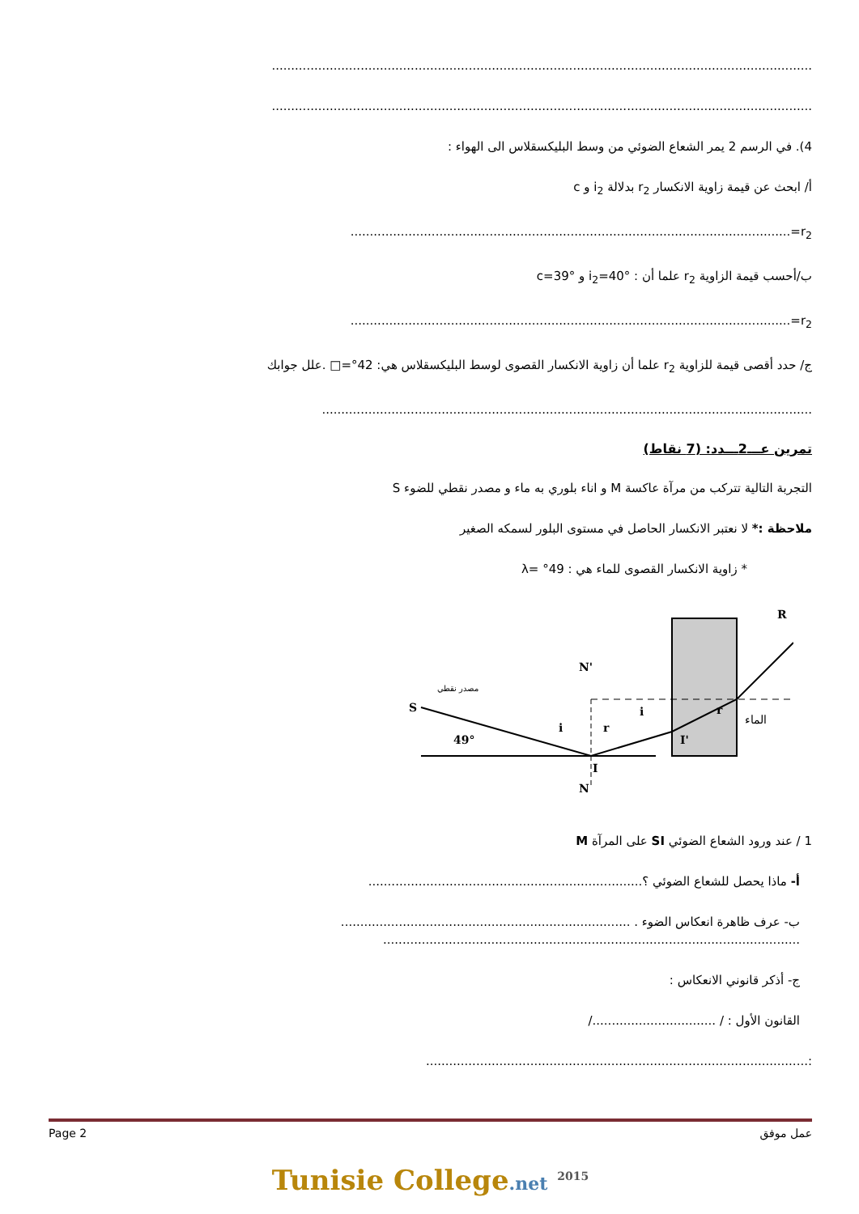............................................................................................................................................
............................................................................................................................................
4). في الرسم 2 يمر الشعاع الضوئي من وسط البليكسقلاس الى الهواء :
أ/ ابحث عن قيمة زاوية الانكسار r<sub>2</sub> بدلالة i<sub>2</sub> و c
r<sub>2</sub>=..................................................................................................................
ب/أحسب قيمة الزاوية r<sub>2</sub> علما أن : i<sub>2</sub>=40° و c=39°
r<sub>2</sub>=..................................................................................................................
ج/ حدد أقصى قيمة للزاوية r<sub>2</sub> علما أن زاوية الانكسار القصوى لوسط البليكسقلاس هي: 42°=□ .علل جوابك
...............................................................................................................................
تمرين عـــ2ـــدد: (7 نقاط)
التجربة التالية تتركب من مرآة عاكسة M و اناء بلوري به ماء و مصدر نقطي للضوء S
ملاحظة :* لا نعتبر الانكسار الحاصل في مستوى البلور لسمكه الصغير
* زاوية الانكسار القصوى للماء هي : 49° =λ
S
مصدر نقطي
49°
N'
N
I
I'
R
الماء
i
r
i
r
1 / عند ورود الشعاع الضوئي SI على المرآة M
أ- ماذا يحصل للشعاع الضوئي ؟.......................................................................
ب- عرف ظاهرة انعكاس الضوء . ...........................................................................
............................................................................................................
ج- أذكر قانوني الانعكاس :
القانون الأول : / ................................/
:...................................................................................................
Page 2 عمل موفق
Tunisie College.net <sup>2015</sup>